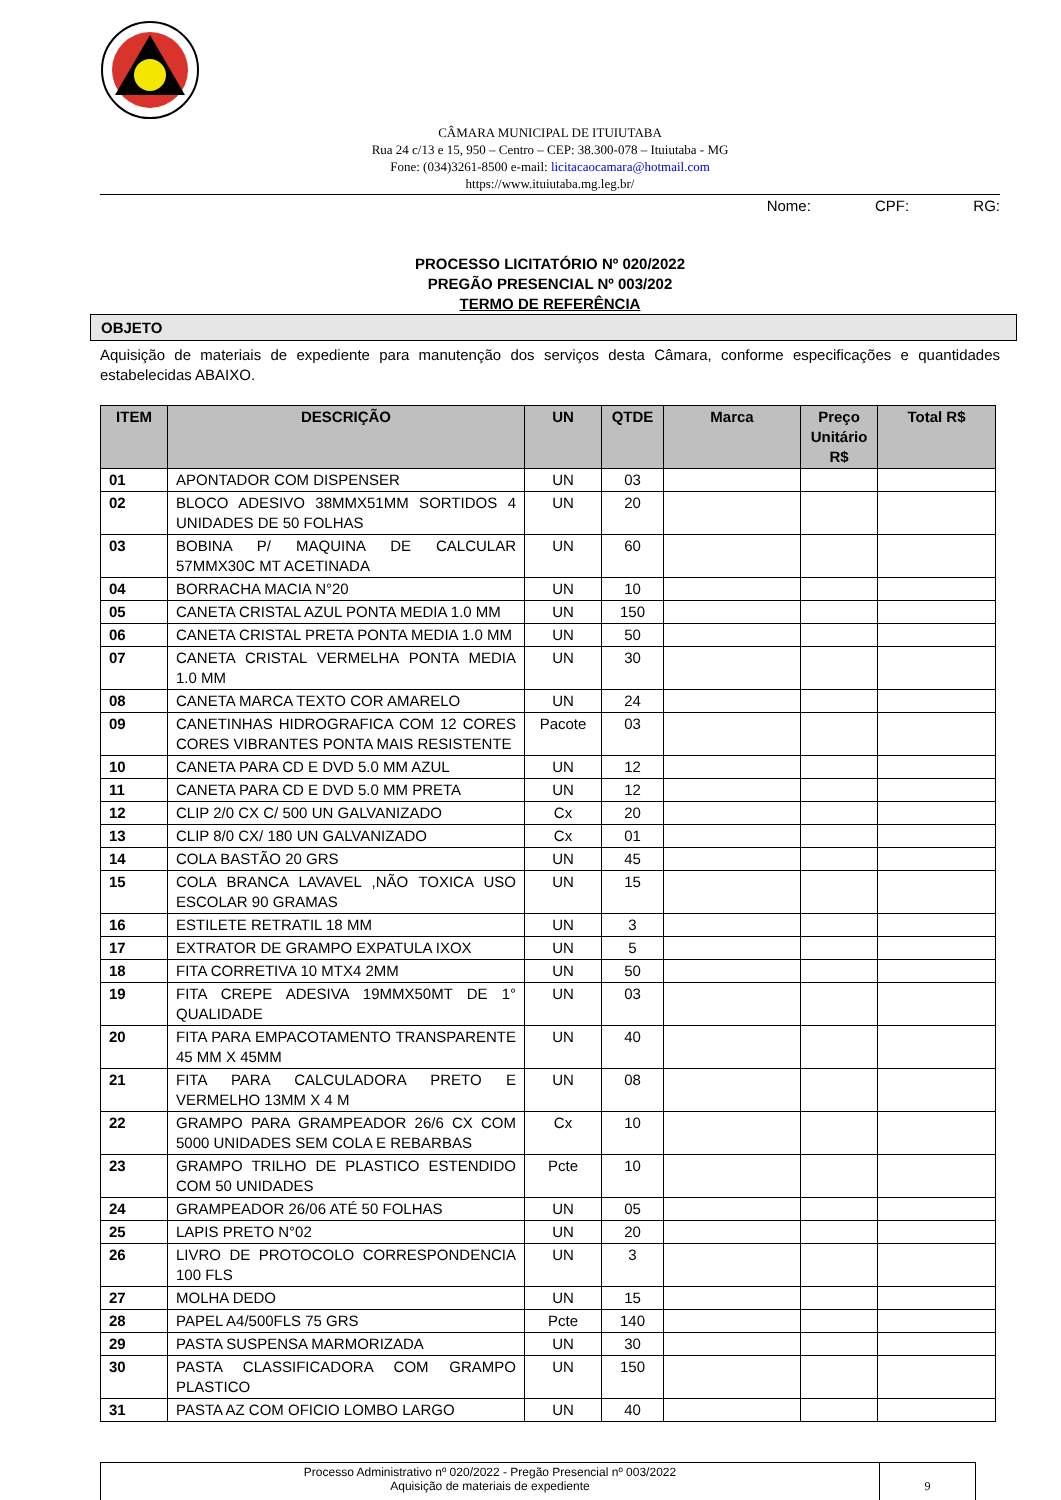CÂMARA MUNICIPAL DE ITUIUTABA
Rua 24 c/13 e 15, 950 – Centro – CEP: 38.300-078 – Ituiutaba - MG
Fone: (034)3261-8500 e-mail: licitacaocamara@hotmail.com
https://www.ituiutaba.mg.leg.br/
Nome: CPF: RG:
PROCESSO LICITATÓRIO Nº 020/2022
PREGÃO PRESENCIAL Nº 003/202
TERMO DE REFERÊNCIA
OBJETO
Aquisição de materiais de expediente para manutenção dos serviços desta Câmara, conforme especificações e quantidades estabelecidas ABAIXO.
| ITEM | DESCRIÇÃO | UN | QTDE | Marca | Preço Unitário R$ | Total R$ |
| --- | --- | --- | --- | --- | --- | --- |
| 01 | APONTADOR COM DISPENSER | UN | 03 | | | |
| 02 | BLOCO ADESIVO 38MMX51MM SORTIDOS 4 UNIDADES DE 50 FOLHAS | UN | 20 | | | |
| 03 | BOBINA P/ MAQUINA DE CALCULAR 57MMX30C MT ACETINADA | UN | 60 | | | |
| 04 | BORRACHA MACIA N°20 | UN | 10 | | | |
| 05 | CANETA CRISTAL AZUL PONTA MEDIA 1.0 MM | UN | 150 | | | |
| 06 | CANETA CRISTAL PRETA PONTA MEDIA 1.0 MM | UN | 50 | | | |
| 07 | CANETA CRISTAL VERMELHA PONTA MEDIA 1.0 MM | UN | 30 | | | |
| 08 | CANETA MARCA TEXTO COR AMARELO | UN | 24 | | | |
| 09 | CANETINHAS HIDROGRAFICA COM 12 CORES CORES VIBRANTES PONTA MAIS RESISTENTE | Pacote | 03 | | | |
| 10 | CANETA PARA CD E DVD 5.0 MM AZUL | UN | 12 | | | |
| 11 | CANETA PARA CD E DVD 5.0 MM PRETA | UN | 12 | | | |
| 12 | CLIP 2/0 CX C/ 500 UN GALVANIZADO | Cx | 20 | | | |
| 13 | CLIP 8/0 CX/ 180 UN GALVANIZADO | Cx | 01 | | | |
| 14 | COLA BASTÃO 20 GRS | UN | 45 | | | |
| 15 | COLA BRANCA LAVAVEL ,NÃO TOXICA USO ESCOLAR 90 GRAMAS | UN | 15 | | | |
| 16 | ESTILETE RETRATIL 18 MM | UN | 3 | | | |
| 17 | EXTRATOR DE GRAMPO EXPATULA IXOX | UN | 5 | | | |
| 18 | FITA CORRETIVA 10 MTX4 2MM | UN | 50 | | | |
| 19 | FITA CREPE ADESIVA 19MMX50MT DE 1° QUALIDADE | UN | 03 | | | |
| 20 | FITA PARA EMPACOTAMENTO TRANSPARENTE 45 MM X 45MM | UN | 40 | | | |
| 21 | FITA PARA CALCULADORA PRETO E VERMELHO 13MM X 4 M | UN | 08 | | | |
| 22 | GRAMPO PARA GRAMPEADOR 26/6 CX COM 5000 UNIDADES SEM COLA E REBARBAS | Cx | 10 | | | |
| 23 | GRAMPO TRILHO DE PLASTICO ESTENDIDO COM 50 UNIDADES | Pcte | 10 | | | |
| 24 | GRAMPEADOR 26/06 ATÉ 50 FOLHAS | UN | 05 | | | |
| 25 | LAPIS PRETO N°02 | UN | 20 | | | |
| 26 | LIVRO DE PROTOCOLO CORRESPONDENCIA 100 FLS | UN | 3 | | | |
| 27 | MOLHA DEDO | UN | 15 | | | |
| 28 | PAPEL A4/500FLS 75 GRS | Pcte | 140 | | | |
| 29 | PASTA SUSPENSA MARMORIZADA | UN | 30 | | | |
| 30 | PASTA CLASSIFICADORA COM GRAMPO PLASTICO | UN | 150 | | | |
| 31 | PASTA AZ COM OFICIO LOMBO LARGO | UN | 40 | | | |
Processo Administrativo nº 020/2022 - Pregão Presencial nº 003/2022
Aquisição de materiais de expediente
9